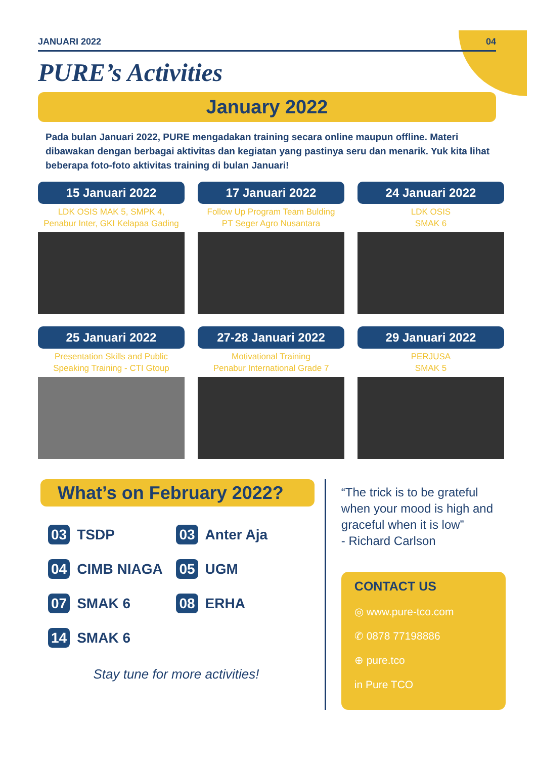JANUARI 2022 04
PURE’s Activities
January 2022
Pada bulan Januari 2022, PURE mengadakan training secara online maupun offline. Materi dibawakan dengan berbagai aktivitas dan kegiatan yang pastinya seru dan menarik. Yuk kita lihat beberapa foto-foto aktivitas training di bulan Januari!
15 Januari 2022
LDK OSIS MAK 5, SMPK 4,
Penabur Inter, GKI Kelapaa Gading
17 Januari 2022
Follow Up Program Team Bulding
PT Seger Agro Nusantara
24 Januari 2022
LDK OSIS
SMAK 6
25 Januari 2022
Presentation Skills and Public
Speaking Training - CTI Gtoup
27-28 Januari 2022
Motivational Training
Penabur International Grade 7
29 Januari 2022
PERJUSA
SMAK 5
What’s on February 2022?
03 TSDP
03 Anter Aja
04 CIMB NIAGA
05 UGM
07 SMAK 6
08 ERHA
14 SMAK 6
Stay tune for more activities!
“The trick is to be grateful when your mood is high and graceful when it is low”
- Richard Carlson
CONTACT US
◎ www.pure-tco.com
✆ 0878 77198886
⊕ pure.tco
in Pure TCO